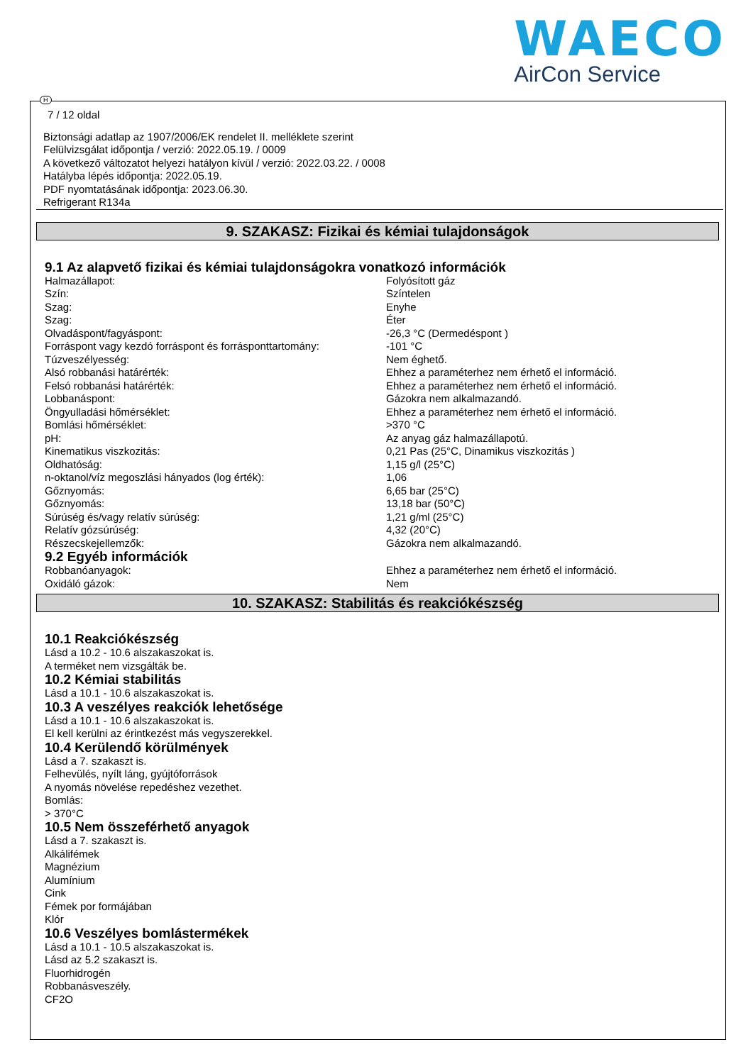WAECO
AirCon Service
7 / 12 oldal
Biztonsági adatlap az 1907/2006/EK rendelet II. melléklete szerint
Felülvizsgálat időpontja / verzió: 2022.05.19. / 0009
A következő változatot helyezi hatályon kívül / verzió: 2022.03.22. / 0008
Hatályba lépés időpontja: 2022.05.19.
PDF nyomtatásának időpontja: 2023.06.30.
Refrigerant R134a
9. SZAKASZ: Fizikai és kémiai tulajdonságok
9.1 Az alapvető fizikai és kémiai tulajdonságokra vonatkozó információk
| Halmazállapot: | Folyósított gáz |
| Szín: | Színtelen |
| Szag: | Enyhe |
| Szag: | Éter |
| Olvadáspont/fagyáspont: | -26,3 °C (Dermedéspont ) |
| Forráspont vagy kezdó forráspont és forrásponttartomány: | -101 °C |
| Túzveszélyesség: | Nem éghető. |
| Alsó robbanási határérték: | Ehhez a paraméterhez nem érhető el információ. |
| Felsó robbanási határérték: | Ehhez a paraméterhez nem érhető el információ. |
| Lobbanáspont: | Gázokra nem alkalmazandó. |
| Öngyulladási hőmérséklet: | Ehhez a paraméterhez nem érhető el információ. |
| Bomlási hőmérséklet: | >370 °C |
| pH: | Az anyag gáz halmazállapotú. |
| Kinematikus viszkozitás: | 0,21 Pas (25°C, Dinamikus viszkozitás ) |
| Oldhatóság: | 1,15 g/l (25°C) |
| n-oktanol/víz megoszlási hányados (log érték): | 1,06 |
| Gőznyomás: | 6,65 bar (25°C) |
| Gőznyomás: | 13,18 bar (50°C) |
| Súrúség és/vagy relatív súrúség: | 1,21 g/ml (25°C) |
| Relatív gózsúrúség: | 4,32 (20°C) |
| Részecskejellemzők: | Gázokra nem alkalmazandó. |
9.2 Egyéb információk
| Robbanóanyagok: | Ehhez a paraméterhez nem érhető el információ. |
| Oxidáló gázok: | Nem |
10. SZAKASZ: Stabilitás és reakciókészség
10.1 Reakciókészség
Lásd a 10.2 - 10.6 alszakaszokat is.
A terméket nem vizsgálták be.
10.2 Kémiai stabilitás
Lásd a 10.1 - 10.6 alszakaszokat is.
10.3 A veszélyes reakciók lehetősége
Lásd a 10.1 - 10.6 alszakaszokat is.
El kell kerülni az érintkezést más vegyszerekkel.
10.4 Kerülendő körülmények
Lásd a 7. szakaszt is.
Felhevülés, nyílt láng, gyújtóforrások
A nyomás növelése repedéshez vezethet.
Bomlás:
> 370°C
10.5 Nem összeférhető anyagok
Lásd a 7. szakaszt is.
Alkálifémek
Magnézium
Alumínium
Cink
Fémek por formájában
Klór
10.6 Veszélyes bomlástermékek
Lásd a 10.1 - 10.5 alszakaszokat is.
Lásd az 5.2 szakaszt is.
Fluorhidrogén
Robbanásveszély.
CF2O
H